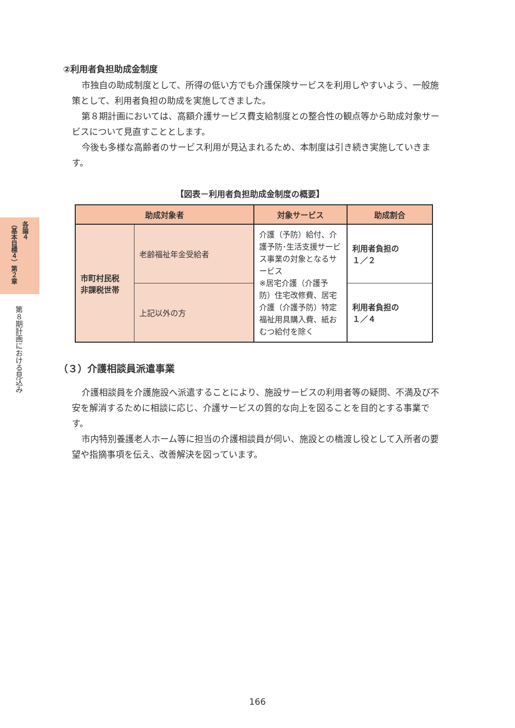各論４ （基本目標４）第２章
第８期計画における見込み
②利用者負担助成金制度
市独自の助成制度として、所得の低い方でも介護保険サービスを利用しやすいよう、一般施策として、利用者負担の助成を実施してきました。
第８期計画においては、高額介護サービス費支給制度との整合性の観点等から助成対象サービスについて見直すこととします。
今後も多様な高齢者のサービス利用が見込まれるため、本制度は引き続き実施していきます。
【図表－利用者負担助成金制度の概要】
| 助成対象者 | | 対象サービス | 助成割合 |
| --- | --- | --- | --- |
| 市町村民税 非課税世帯 | 老齢福祉年金受給者 | 介護（予防）給付、介護予防･生活支援サービス事業の対象となるサービス ※居宅介護（介護予防）住宅改修費、居宅介護（介護予防）特定福祉用具購入費、紙おむつ給付を除く | 利用者負担の １／２ |
| | 上記以外の方 | | 利用者負担の １／４ |
（３）介護相談員派遣事業
介護相談員を介護施設へ派遣することにより、施設サービスの利用者等の疑問、不満及び不安を解消するために相談に応じ、介護サービスの質的な向上を図ることを目的とする事業です。
市内特別養護老人ホーム等に担当の介護相談員が伺い、施設との橋渡し役として入所者の要望や指摘事項を伝え、改善解決を図っています。
166